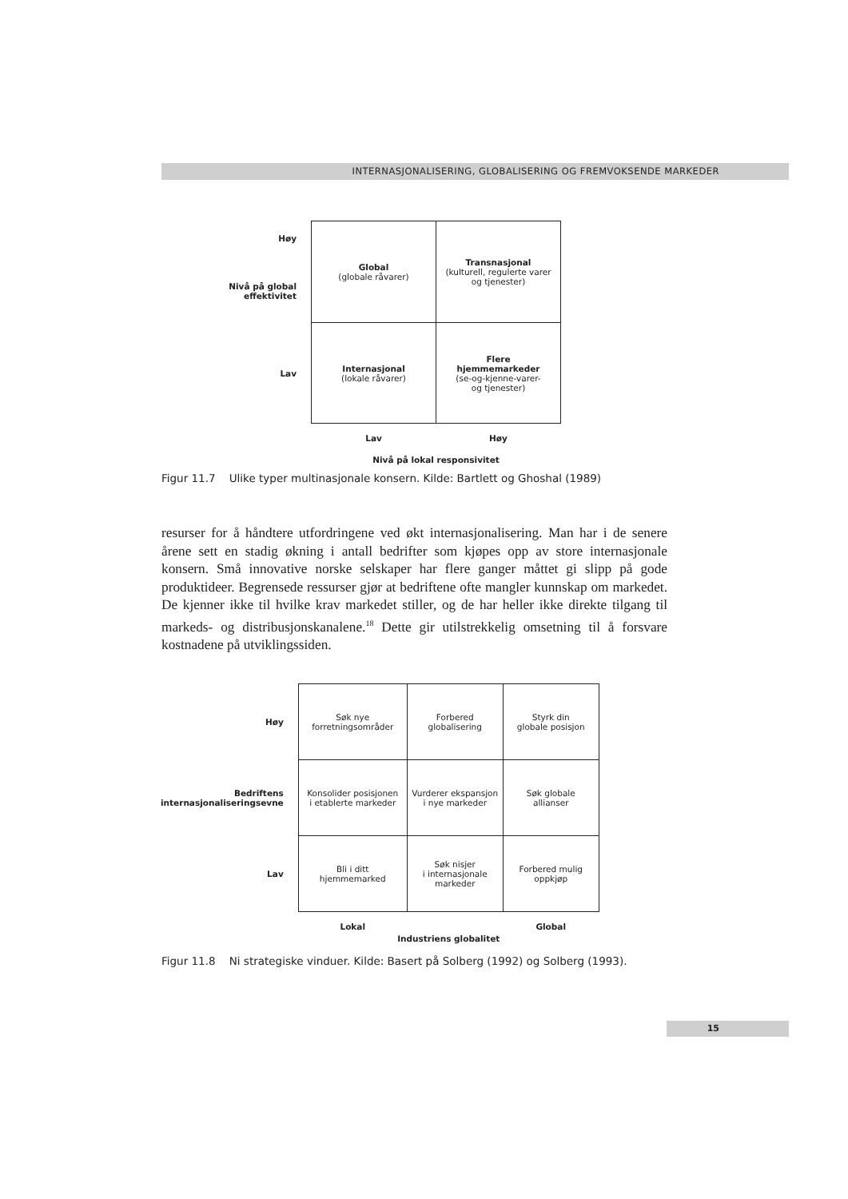INTERNASJONALISERING, GLOBALISERING OG FREMVOKSENDE MARKEDER
| Høy Nivå på global effektivitet | Global (globale råvarer) | Transnasjonal (kulturell, regulerte varer og tjenester) |
| Lav | Internasjonal (lokale råvarer) | Flere hjemmemarkeder (se-og-kjenne-varer- og tjenester) |
| | Lav | Høy |
| | Nivå på lokal responsivitet | |
Figur 11.7 Ulike typer multinasjonale konsern. Kilde: Bartlett og Ghoshal (1989)
resurser for å håndtere utfordringene ved økt internasjonalisering. Man har i de senere årene sett en stadig økning i antall bedrifter som kjøpes opp av store internasjonale konsern. Små innovative norske selskaper har flere ganger måttet gi slipp på gode produktideer. Begrensede ressurser gjør at bedriftene ofte mangler kunnskap om markedet. De kjenner ikke til hvilke krav markedet stiller, og de har heller ikke direkte tilgang til markeds- og distribusjonskanalene.<sup>18</sup> Dette gir utilstrekkelig omsetning til å forsvare kostnadene på utviklingssiden.
| Høy | Søk nye forretningsområder | Forbered globalisering | Styrk din globale posisjon |
| Bedriftens internasjonaliseringsevne | Konsolider posisjonen i etablerte markeder | Vurderer ekspansjon i nye markeder | Søk globale allianser |
| Lav | Bli i ditt hjemmemarked | Søk nisjer i internasjonale markeder | Forbered mulig oppkjøp |
| | Lokal | | Global |
| | Industriens globalitet | | |
Figur 11.8 Ni strategiske vinduer. Kilde: Basert på Solberg (1992) og Solberg (1993).
15